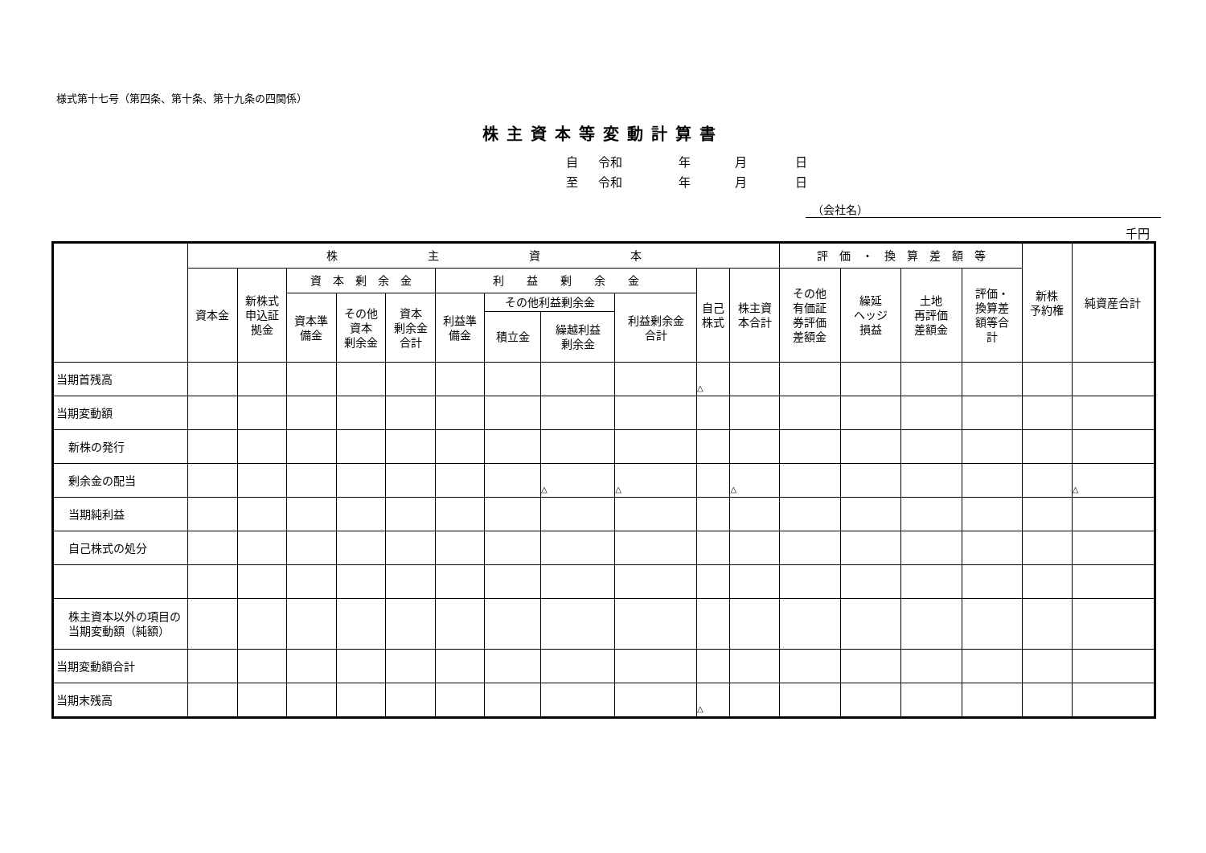様式第十七号（第四条、第十条、第十九条の四関係）
株主資本等変動計算書
自 令和 年 月 日
至 令和 年 月 日
（会社名）
千円
| | 株 主 資 本 | | | | | | | | | | | 評 価 ・ 換 算 差 額 等 | | | | 新株 予約権 | 純資産合計 |
| --- | --- | --- | --- | --- | --- | --- | --- | --- | --- | --- | --- | --- | --- | --- | --- | --- | --- |
| | 資本金 | 新株式 申込証 拠金 | 資 本 剰 余 金 | | | 利 益 剰 余 金 | | | | 自己 株式 | 株主資 本合計 | その他 有価証 券評価 差額金 | 繰延 ヘッジ 損益 | 土地 再評価 差額金 | 評価・ 換算差 額等合 計 | | |
| | | | 資本準 備金 | その他 資本 剰余金 | 資本 剰余金 合計 | 利益準 備金 | その他利益剰余金 | | 利益剰余金 合計 | | | | | | | | |
| | | | | | | | 積立金 | 繰越利益 剰余金 | | | | | | | | | |
| 当期首残高 | | | | | | | | | | △ | | | | | | | |
| 当期変動額 | | | | | | | | | | | | | | | | | |
| 新株の発行 | | | | | | | | | | | | | | | | | |
| 剰余金の配当 | | | | | | | | △ | △ | | △ | | | | | | △ |
| 当期純利益 | | | | | | | | | | | | | | | | | |
| 自己株式の処分 | | | | | | | | | | | | | | | | | |
| 株主資本以外の項目の当期変動額（純額） | | | | | | | | | | | | | | | | | |
| 当期変動額合計 | | | | | | | | | | | | | | | | | |
| 当期末残高 | | | | | | | | | | △ | | | | | | | |